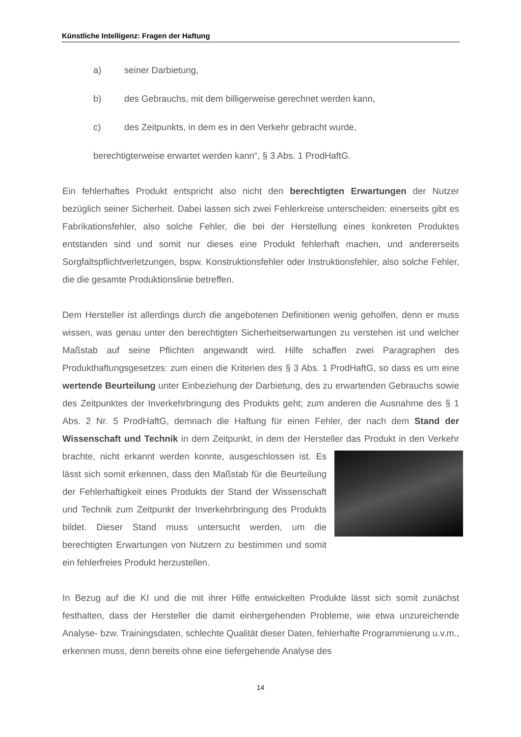Künstliche Intelligenz: Fragen der Haftung
a) seiner Darbietung,
b) des Gebrauchs, mit dem billigerweise gerechnet werden kann,
c) des Zeitpunkts, in dem es in den Verkehr gebracht wurde,
berechtigterweise erwartet werden kann“, § 3 Abs. 1 ProdHaftG.
Ein fehlerhaftes Produkt entspricht also nicht den berechtigten Erwartungen der Nutzer bezüglich seiner Sicherheit. Dabei lassen sich zwei Fehlerkreise unterscheiden: einerseits gibt es Fabrikationsfehler, also solche Fehler, die bei der Herstellung eines konkreten Produktes entstanden sind und somit nur dieses eine Produkt fehlerhaft machen, und andererseits Sorgfaltspflichtverletzungen, bspw. Konstruktionsfehler oder Instruktionsfehler, also solche Fehler, die die gesamte Produktionslinie betreffen.
Dem Hersteller ist allerdings durch die angebotenen Definitionen wenig geholfen, denn er muss wissen, was genau unter den berechtigten Sicherheitserwartungen zu verstehen ist und welcher Maßstab auf seine Pflichten angewandt wird. Hilfe schaffen zwei Paragraphen des Produkthaftungsgesetzes: zum einen die Kriterien des § 3 Abs. 1 ProdHaftG, so dass es um eine wertende Beurteilung unter Einbeziehung der Darbietung, des zu erwartenden Gebrauchs sowie des Zeitpunktes der Inverkehrbringung des Produkts geht; zum anderen die Ausnahme des § 1 Abs. 2 Nr. 5 ProdHaftG, demnach die Haftung für einen Fehler, der nach dem Stand der Wissenschaft und Technik in dem Zeitpunkt, in dem der Hersteller das Produkt in den Verkehr brachte, nicht erkannt werden konnte, ausgeschlossen ist. Es lässt sich somit erkennen, dass den Maßstab für die Beurteilung der Fehlerhaftigkeit eines Produkts der Stand der Wissenschaft und Technik zum Zeitpunkt der Inverkehrbringung des Produkts bildet. Dieser Stand muss untersucht werden, um die berechtigten Erwartungen von Nutzern zu bestimmen und somit ein fehlerfreies Produkt herzustellen.
In Bezug auf die KI und die mit ihrer Hilfe entwickelten Produkte lässt sich somit zunächst festhalten, dass der Hersteller die damit einhergehenden Probleme, wie etwa unzureichende Analyse- bzw. Trainingsdaten, schlechte Qualität dieser Daten, fehlerhafte Programmierung u.v.m., erkennen muss, denn bereits ohne eine tiefergehende Analyse des
14